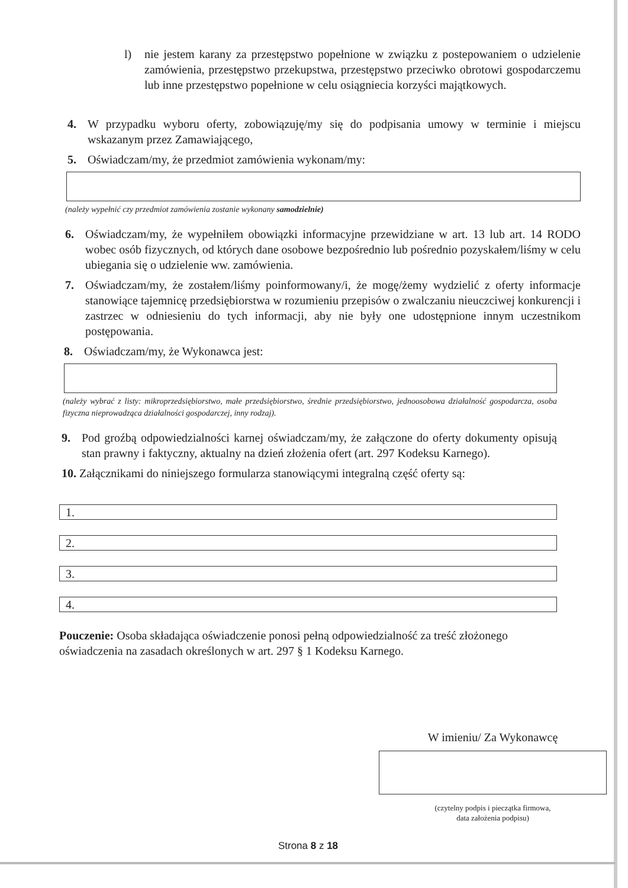l) nie jestem karany za przestępstwo popełnione w związku z postepowaniem o udzielenie zamówienia, przestępstwo przekupstwa, przestępstwo przeciwko obrotowi gospodarczemu lub inne przestępstwo popełnione w celu osiągniecia korzyści majątkowych.
4. W przypadku wyboru oferty, zobowiązuję/my się do podpisania umowy w terminie i miejscu wskazanym przez Zamawiającego,
5. Oświadczam/my, że przedmiot zamówienia wykonam/my:
(należy wypełnić czy przedmiot zamówienia zostanie wykonany samodzielnie)
6. Oświadczam/my, że wypełniłem obowiązki informacyjne przewidziane w art. 13 lub art. 14 RODO wobec osób fizycznych, od których dane osobowe bezpośrednio lub pośrednio pozyskałem/liśmy w celu ubiegania się o udzielenie ww. zamówienia.
7. Oświadczam/my, że zostałem/liśmy poinformowany/i, że mogę/żemy wydzielić z oferty informacje stanowiące tajemnicę przedsiębiorstwa w rozumieniu przepisów o zwalczaniu nieuczciwej konkurencji i zastrzec w odniesieniu do tych informacji, aby nie były one udostępnione innym uczestnikom postępowania.
8. Oświadczam/my, że Wykonawca jest:
(należy wybrać z listy: mikroprzedsiębiorstwo, małe przedsiębiorstwo, średnie przedsiębiorstwo, jednoosobowa działalność gospodarcza, osoba fizyczna nieprowadząca działalności gospodarczej, inny rodzaj).
9. Pod groźbą odpowiedzialności karnej oświadczam/my, że załączone do oferty dokumenty opisują stan prawny i faktyczny, aktualny na dzień złożenia ofert (art. 297 Kodeksu Karnego).
10. Załącznikami do niniejszego formularza stanowiącymi integralną część oferty są:
1.
2.
3.
4.
Pouczenie: Osoba składająca oświadczenie ponosi pełną odpowiedzialność za treść złożonego oświadczenia na zasadach określonych w art. 297 § 1 Kodeksu Karnego.
W imieniu/ Za Wykonawcę
(czytelny podpis i pieczątka firmowa,
data założenia podpisu)
Strona 8 z 18